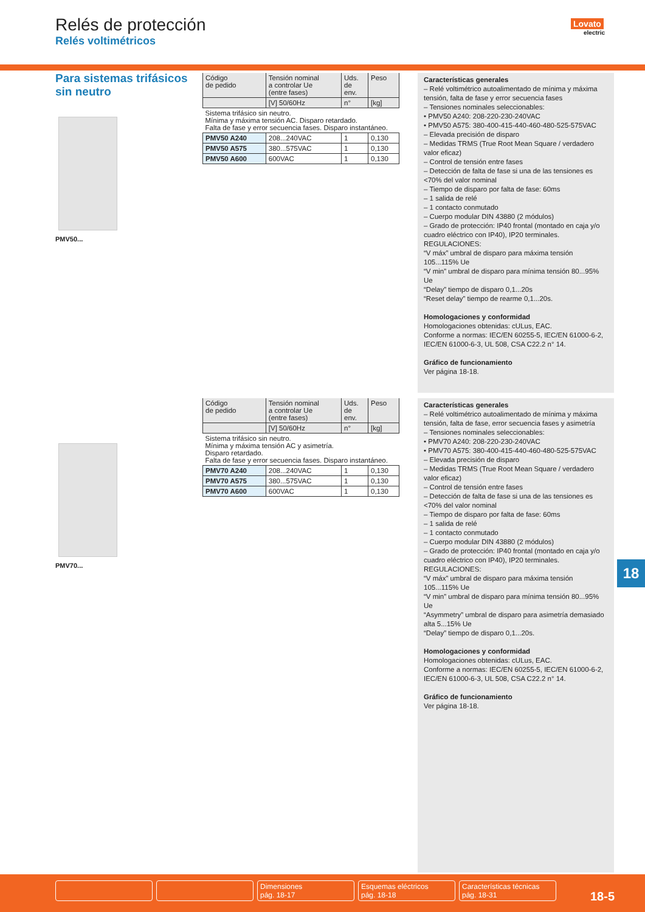Relés de protección
Relés voltimétricos
Lovato
electric
Para sistemas trifásicos
sin neutro
PMV50...
PMV70...
| Código de pedido | Tensión nominal a controlar Ue (entre fases) | Uds. de env. | Peso |
| --- | --- | --- | --- |
| | [V] 50/60Hz | n° | [kg] |
| Sistema trifásico sin neutro. Mínima y máxima tensión AC. Disparo retardado. Falta de fase y error secuencia fases. Disparo instantáneo. | | | |
| PMV50 A240 | 208...240VAC | 1 | 0,130 |
| PMV50 A575 | 380...575VAC | 1 | 0,130 |
| PMV50 A600 | 600VAC | 1 | 0,130 |
| Código de pedido | Tensión nominal a controlar Ue (entre fases) | Uds. de env. | Peso |
| --- | --- | --- | --- |
| | [V] 50/60Hz | n° | [kg] |
| Sistema trifásico sin neutro. Mínima y máxima tensión AC y asimetría. Disparo retardado. Falta de fase y error secuencia fases. Disparo instantáneo. | | | |
| PMV70 A240 | 208...240VAC | 1 | 0,130 |
| PMV70 A575 | 380...575VAC | 1 | 0,130 |
| PMV70 A600 | 600VAC | 1 | 0,130 |
Características generales
– Relé voltimétrico autoalimentado de mínima y máxima tensión, falta de fase y error secuencia fases
– Tensiones nominales seleccionables:
• PMV50 A240: 208-220-230-240VAC
• PMV50 A575: 380-400-415-440-460-480-525-575VAC
– Elevada precisión de disparo
– Medidas TRMS (True Root Mean Square / verdadero valor eficaz)
– Control de tensión entre fases
– Detección de falta de fase si una de las tensiones es <70% del valor nominal
– Tiempo de disparo por falta de fase: 60ms
– 1 salida de relé
– 1 contacto conmutado
– Cuerpo modular DIN 43880 (2 módulos)
– Grado de protección: IP40 frontal (montado en caja y/o cuadro eléctrico con IP40), IP20 terminales.
REGULACIONES:
“V máx” umbral de disparo para máxima tensión 105...115% Ue
“V min” umbral de disparo para mínima tensión 80...95% Ue
“Delay” tiempo de disparo 0,1...20s
“Reset delay” tiempo de rearme 0,1...20s.
Homologaciones y conformidad
Homologaciones obtenidas: cULus, EAC.
Conforme a normas: IEC/EN 60255-5, IEC/EN 61000-6-2, IEC/EN 61000-6-3, UL 508, CSA C22.2 n° 14.
Gráfico de funcionamiento
Ver página 18-18.
Características generales
– Relé voltimétrico autoalimentado de mínima y máxima tensión, falta de fase, error secuencia fases y asimetría
– Tensiones nominales seleccionables:
• PMV70 A240: 208-220-230-240VAC
• PMV70 A575: 380-400-415-440-460-480-525-575VAC
– Elevada precisión de disparo
– Medidas TRMS (True Root Mean Square / verdadero valor eficaz)
– Control de tensión entre fases
– Detección de falta de fase si una de las tensiones es <70% del valor nominal
– Tiempo de disparo por falta de fase: 60ms
– 1 salida de relé
– 1 contacto conmutado
– Cuerpo modular DIN 43880 (2 módulos)
– Grado de protección: IP40 frontal (montado en caja y/o cuadro eléctrico con IP40), IP20 terminales.
REGULACIONES:
“V máx” umbral de disparo para máxima tensión 105...115% Ue
“V min” umbral de disparo para mínima tensión 80...95% Ue
“Asymmetry” umbral de disparo para asimetría demasiado alta 5...15% Ue
“Delay” tiempo de disparo 0,1...20s.
Homologaciones y conformidad
Homologaciones obtenidas: cULus, EAC.
Conforme a normas: IEC/EN 60255-5, IEC/EN 61000-6-2, IEC/EN 61000-6-3, UL 508, CSA C22.2 n° 14.
Gráfico de funcionamiento
Ver página 18-18.
18
Dimensiones
pág. 18-17
Esquemas eléctricos
pág. 18-18
Características técnicas
pág. 18-31
18-5